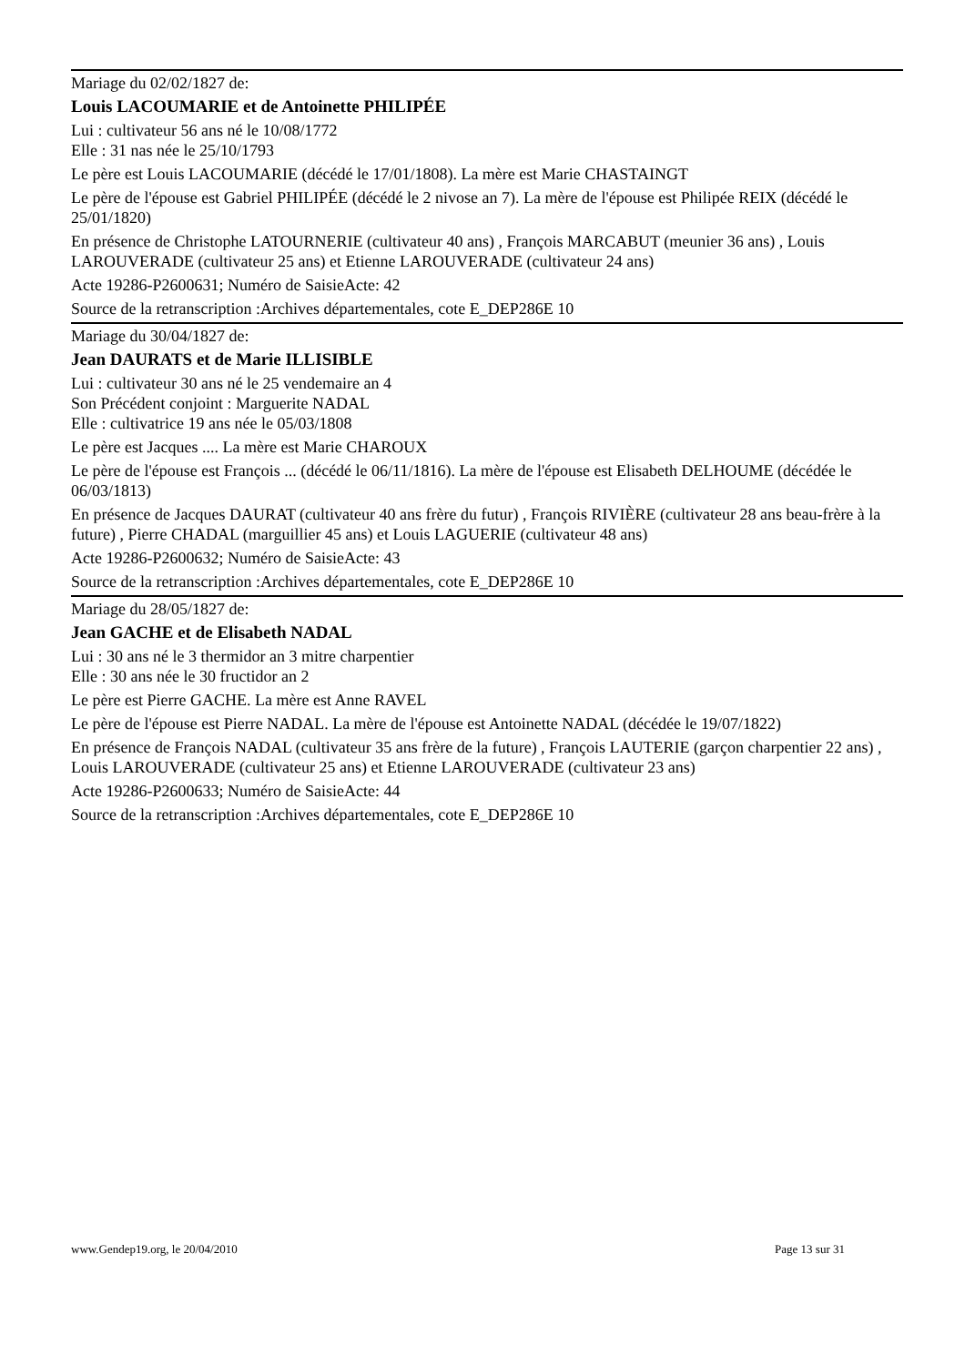Mariage du 02/02/1827 de:
Louis LACOUMARIE et de Antoinette PHILIPÉE
Lui : cultivateur 56 ans né le 10/08/1772
Elle : 31 nas née le 25/10/1793
Le père est Louis LACOUMARIE (décédé le 17/01/1808). La mère est Marie CHASTAINGT
Le père de l'épouse est Gabriel PHILIPÉE (décédé le 2 nivose an 7). La mère de l'épouse est Philipée REIX (décédé le 25/01/1820)
En présence de Christophe LATOURNERIE (cultivateur 40 ans) , François MARCABUT (meunier 36 ans) , Louis LAROUVERADE (cultivateur 25 ans) et Etienne LAROUVERADE (cultivateur 24 ans)
Acte 19286-P2600631; Numéro de SaisieActe: 42
Source de la retranscription :Archives départementales, cote E_DEP286E 10
Mariage du 30/04/1827 de:
Jean DAURATS et de Marie ILLISIBLE
Lui : cultivateur 30 ans né le 25 vendemaire an 4
Son Précédent conjoint : Marguerite NADAL
Elle : cultivatrice 19 ans née le 05/03/1808
Le père est Jacques .... La mère est Marie CHAROUX
Le père de l'épouse est François ... (décédé le 06/11/1816). La mère de l'épouse est Elisabeth DELHOUME (décédée le 06/03/1813)
En présence de Jacques DAURAT (cultivateur 40 ans frère du futur) , François RIVIÈRE (cultivateur 28 ans beau-frère à la future) , Pierre CHADAL (marguillier 45 ans) et Louis LAGUERIE (cultivateur 48 ans)
Acte 19286-P2600632; Numéro de SaisieActe: 43
Source de la retranscription :Archives départementales, cote E_DEP286E 10
Mariage du 28/05/1827 de:
Jean GACHE et de Elisabeth NADAL
Lui : 30 ans né le 3 thermidor an 3 mitre charpentier
Elle : 30 ans née le 30 fructidor an 2
Le père est Pierre GACHE. La mère est Anne RAVEL
Le père de l'épouse est Pierre NADAL. La mère de l'épouse est Antoinette NADAL (décédée le 19/07/1822)
En présence de François NADAL (cultivateur 35 ans frère de la future) , François LAUTERIE (garçon charpentier 22 ans) , Louis LAROUVERADE (cultivateur 25 ans) et Etienne LAROUVERADE (cultivateur 23 ans)
Acte 19286-P2600633; Numéro de SaisieActe: 44
Source de la retranscription :Archives départementales, cote E_DEP286E 10
www.Gendep19.org, le 20/04/2010 Page 13 sur 31